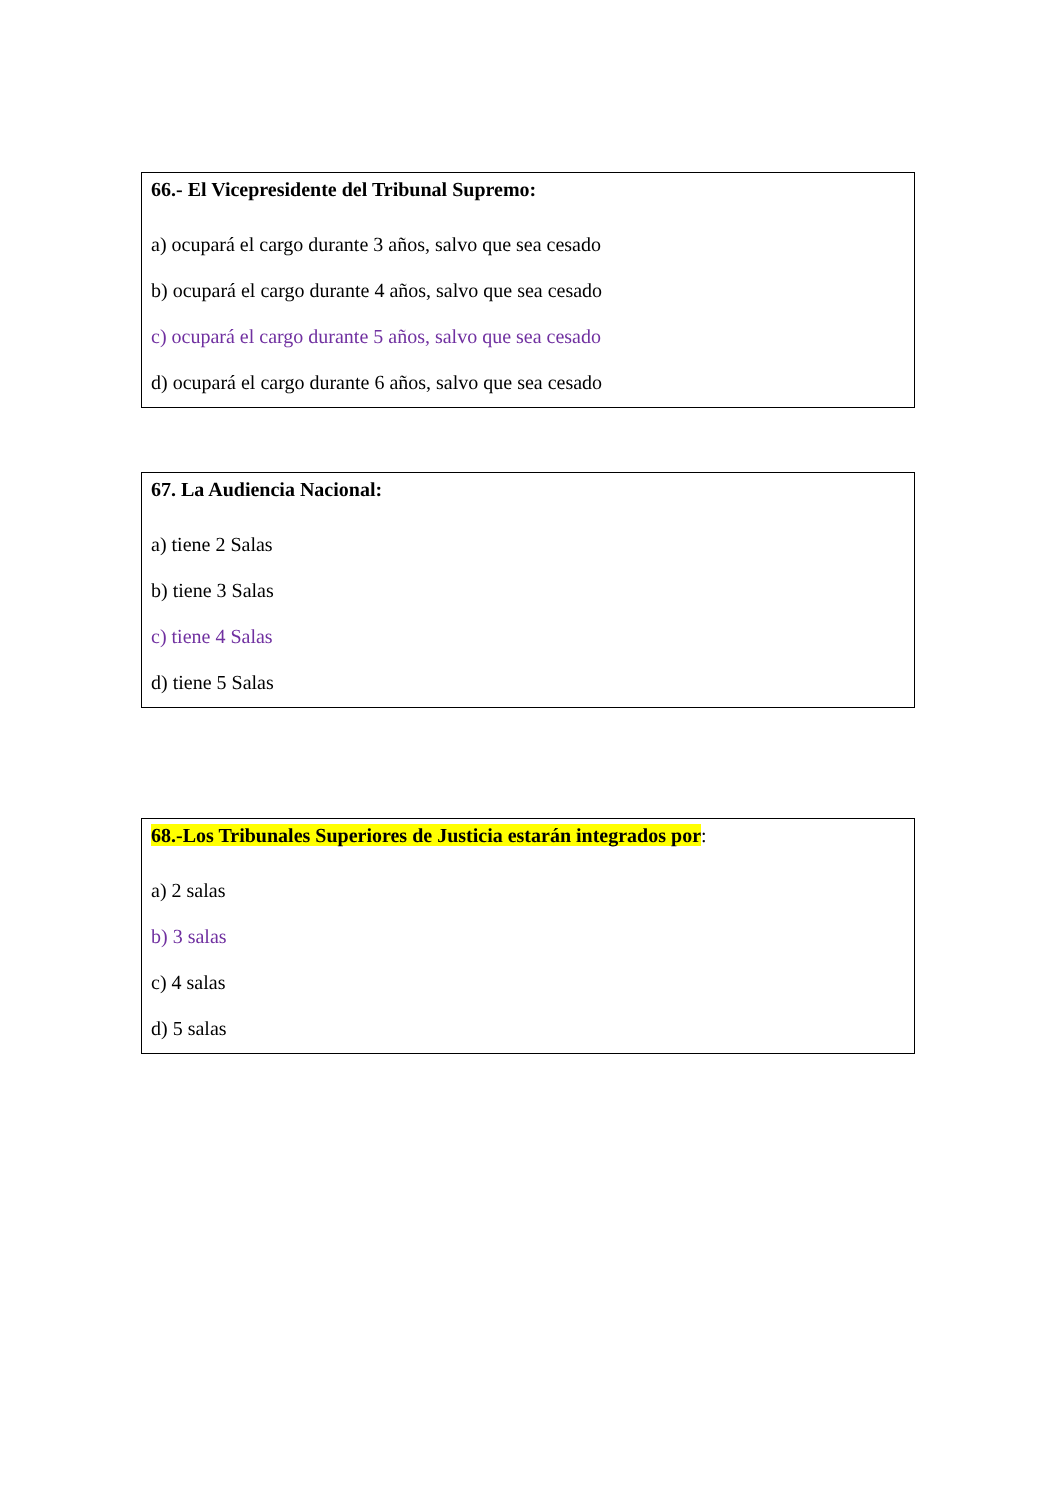66.- El Vicepresidente del Tribunal Supremo:
a) ocupará el cargo durante 3 años, salvo que sea cesado
b) ocupará el cargo durante 4 años, salvo que sea cesado
c) ocupará el cargo durante 5 años, salvo que sea cesado
d) ocupará el cargo durante 6 años, salvo que sea cesado
67. La Audiencia Nacional:
a) tiene 2 Salas
b) tiene 3 Salas
c) tiene 4 Salas
d) tiene 5 Salas
68.-Los Tribunales Superiores de Justicia estarán integrados por:
a) 2 salas
b) 3 salas
c) 4 salas
d) 5 salas